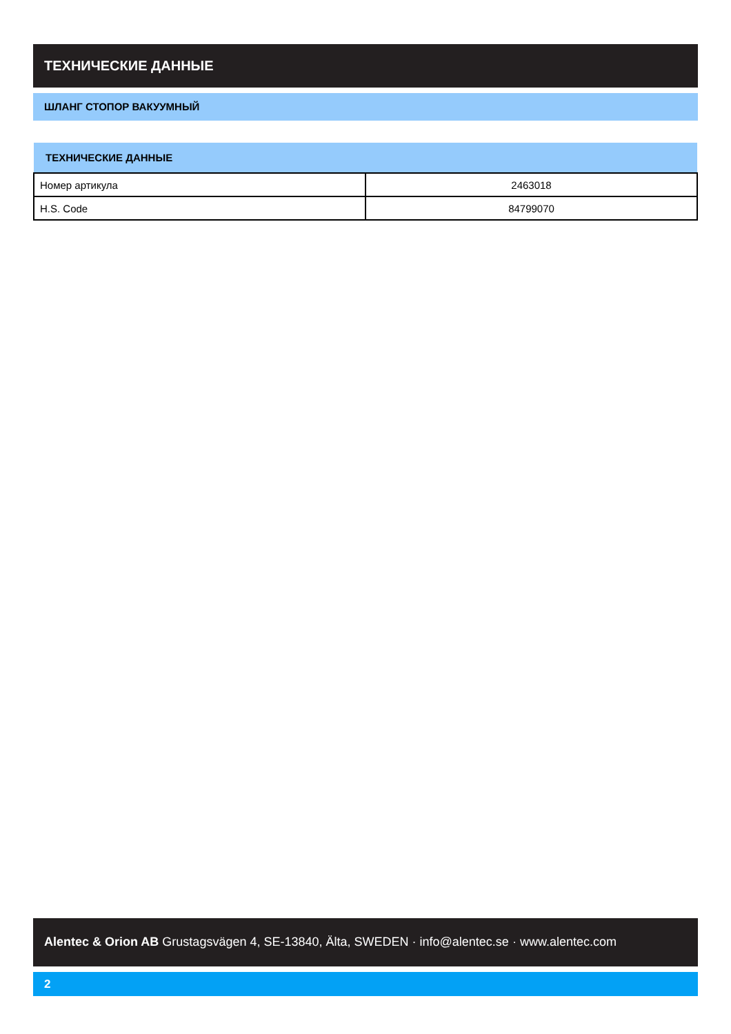ТЕХНИЧЕСКИЕ ДАННЫЕ
ШЛАНГ СТОПОР ВАКУУМНЫЙ
| ТЕХНИЧЕСКИЕ ДАННЫЕ | |
| --- | --- |
| Номер артикула | 2463018 |
| H.S. Code | 84799070 |
Alentec & Orion AB Grustagsvägen 4, SE-13840, Älta, SWEDEN · info@alentec.se · www.alentec.com
2